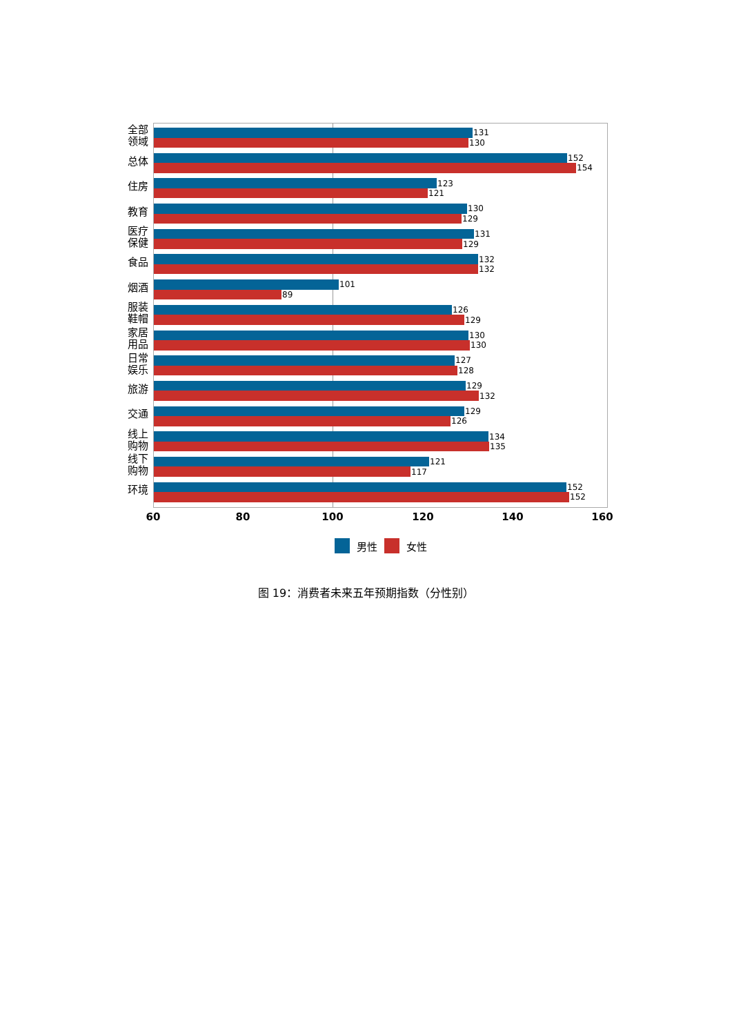全部
领域
131
130
总体
152
154
住房
123
121
教育
130
129
医疗
保健
131
129
食品
132
132
烟酒
101
89
服装
鞋帽
126
129
家居
用品
130
130
日常
娱乐
127
128
旅游
129
132
交通
129
126
线上
购物
134
135
线下
购物
121
117
环境
152
152
60 80 100 120 140 160
男性 女性
图 19：消费者未来五年预期指数（分性别）